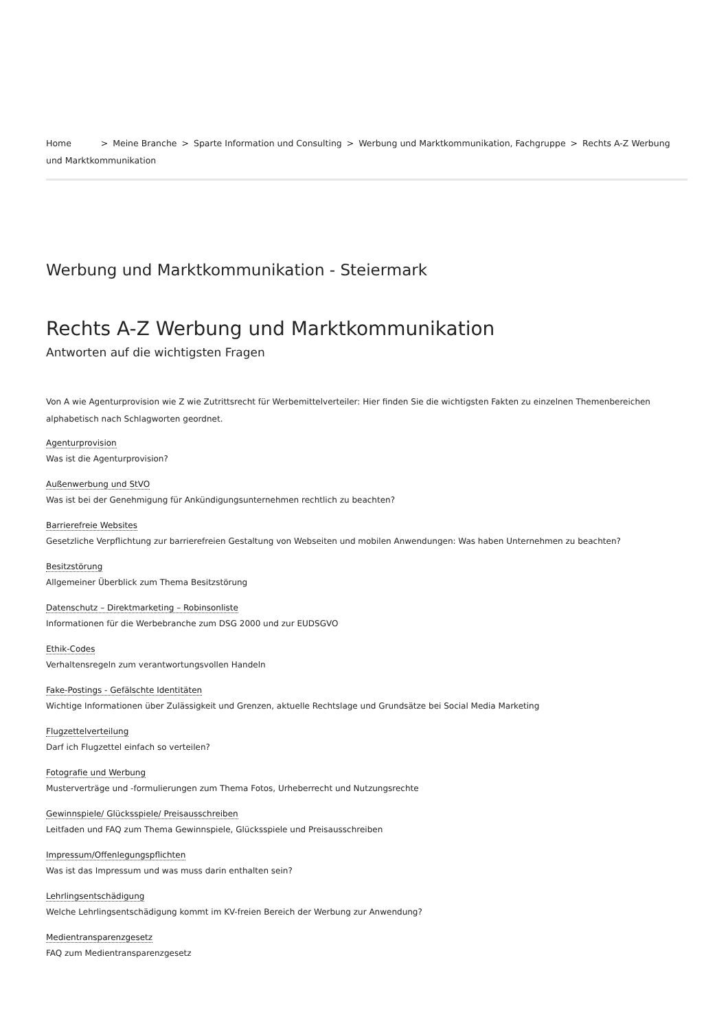Home > Meine Branche > Sparte Information und Consulting > Werbung und Marktkommunikation, Fachgruppe > Rechts A-Z Werbung und Marktkommunikation
Werbung und Marktkommunikation - Steiermark
Rechts A-Z Werbung und Marktkommunikation
Antworten auf die wichtigsten Fragen
Von A wie Agenturprovision wie Z wie Zutrittsrecht für Werbemittelverteiler: Hier finden Sie die wichtigsten Fakten zu einzelnen Themenbereichen alphabetisch nach Schlagworten geordnet.
Agenturprovision
Was ist die Agenturprovision?
Außenwerbung und StVO
Was ist bei der Genehmigung für Ankündigungsunternehmen rechtlich zu beachten?
Barrierefreie Websites
Gesetzliche Verpflichtung zur barrierefreien Gestaltung von Webseiten und mobilen Anwendungen: Was haben Unternehmen zu beachten?
Besitzstörung
Allgemeiner Überblick zum Thema Besitzstörung
Datenschutz – Direktmarketing – Robinsonliste
Informationen für die Werbebranche zum DSG 2000 und zur EUDSGVO
Ethik-Codes
Verhaltensregeln zum verantwortungsvollen Handeln
Fake-Postings - Gefälschte Identitäten
Wichtige Informationen über Zulässigkeit und Grenzen, aktuelle Rechtslage und Grundsätze bei Social Media Marketing
Flugzettelverteilung
Darf ich Flugzettel einfach so verteilen?
Fotografie und Werbung
Musterverträge und -formulierungen zum Thema Fotos, Urheberrecht und Nutzungsrechte
Gewinnspiele/ Glücksspiele/ Preisausschreiben
Leitfaden und FAQ zum Thema Gewinnspiele, Glücksspiele und Preisausschreiben
Impressum/Offenlegungspflichten
Was ist das Impressum und was muss darin enthalten sein?
Lehrlingsentschädigung
Welche Lehrlingsentschädigung kommt im KV-freien Bereich der Werbung zur Anwendung?
Medientransparenzgesetz
FAQ zum Medientransparenzgesetz